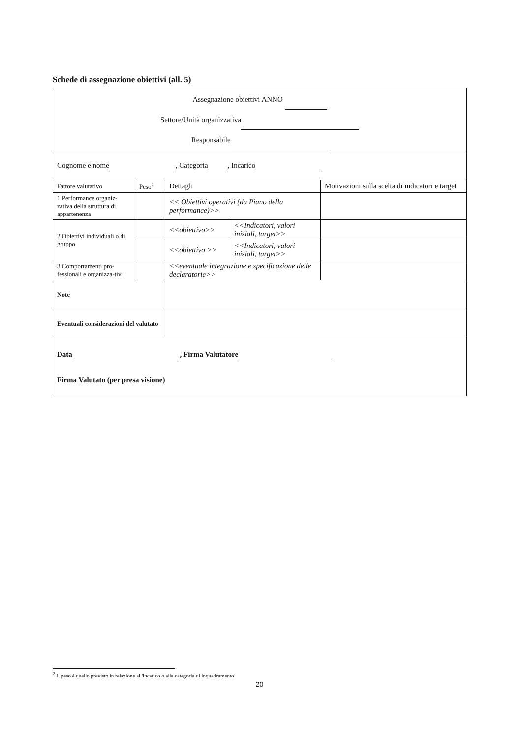Schede di assegnazione obiettivi (all. 5)
| Assegnazione obiettivi ANNO Settore/Unità organizzativa Responsabile | | | | |
| Cognome e nome , Categoria , Incarico | | | | |
| Fattore valutativo | Peso<sup>2</sup> | Dettagli | | Motivazioni sulla scelta di indicatori e target |
| 1 Performance organiz-zativa della struttura di appartenenza | | << Obiettivi operativi (da Piano della performance)>> | | |
| 2 Obiettivi individuali o di gruppo | | <<obiettivo>> | <<Indicatori, valori iniziali, target>> | |
| | | <<obiettivo >> | <<Indicatori, valori iniziali, target>> | |
| 3 Comportamenti pro-fessionali e organizza-tivi | | <<eventuale integrazione e specificazione delle declaratorie>> | | |
| Note | | | | |
| Eventuali considerazioni del valutato | | | | |
| Data , Firma Valutatore Firma Valutato (per presa visione) | | | | |
<sup>2</sup> Il peso è quello previsto in relazione all'incarico o alla categoria di inquadramento
20